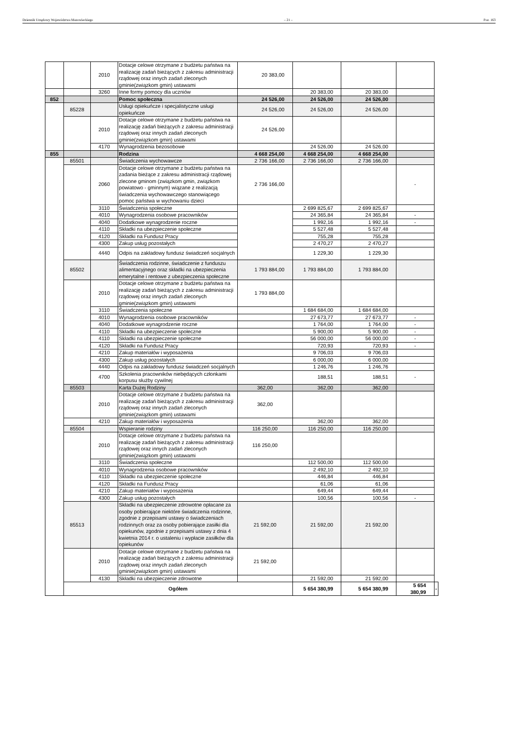Dziennik Urzędowy Województwa Mazowieckiego – 21 – Poz. 163
| | | 2010 | Dotacje celowe otrzymane z budżetu państwa na realizację zadań bieżących z zakresu administracji rządowej oraz innych zadań zleconych gminie(związkom gmin) ustawami | 20 383,00 | | | | |
| | | 3260 | Inne formy pomocy dla uczniów | | 20 383,00 | 20 383,00 | | |
| 852 | | | Pomoc społeczna | 24 526,00 | 24 526,00 | 24 526,00 | | |
| | 85228 | | Usługi opiekuńcze i specjalistyczne usługi opiekuńcze | 24 526,00 | 24 526,00 | 24 526,00 | | |
| | | 2010 | Dotacje celowe otrzymane z budżetu państwa na realizację zadań bieżących z zakresu administracji rządowej oraz innych zadań zleconych gminie(związkom gmin) ustawami | 24 526,00 | | | | |
| | | 4170 | Wynagrodzenia bezosobowe | | 24 526,00 | 24 526,00 | | |
| 855 | | | Rodzina | 4 668 254,00 | 4 668 254,00 | 4 668 254,00 | | |
| | 85501 | | Świadczenia wychowawcze | 2 736 166,00 | 2 736 166,00 | 2 736 166,00 | | |
| | | 2060 | Dotacje celowe otrzymane z budżetu państwa na zadania bieżące z zakresu administracji rządowej zlecone gminom (związkom gmin, związkom powiatowo - gminnym) wiązane z realizacją świadczenia wychowawczego stanowiącego pomoc państwa w wychowaniu dzieci | 2 736 166,00 | | | - | |
| | | 3110 | Świadczenia społeczne | | 2 699 825,67 | 2 699 825,67 | | |
| | | 4010 | Wynagrodzenia osobowe pracowników | | 24 365,84 | 24 365,84 | - | |
| | | 4040 | Dodatkowe wynagrodzenie roczne | | 1 992,16 | 1 992,16 | - | |
| | | 4110 | Składki na ubezpieczenie społeczne | | 5 527,48 | 5 527,48 | | |
| | | 4120 | Składki na Fundusz Pracy | | 755,28 | 755,28 | | |
| | | 4300 | Zakup usług pozostałych | | 2 470,27 | 2 470,27 | | |
| | | 4440 | Odpis na zakładowy fundusz świadczeń socjalnych | | 1 229,30 | 1 229,30 | | |
| | 85502 | | Świadczenia rodzinne, świadczenie z funduszu alimentacyjnego oraz składki na ubezpieczenia emerytalne i rentowe z ubezpieczenia społeczne | 1 793 884,00 | 1 793 884,00 | 1 793 884,00 | | |
| | | 2010 | Dotacje celowe otrzymane z budżetu państwa na realizację zadań bieżących z zakresu administracji rządowej oraz innych zadań zleconych gminie(związkom gmin) ustawami | 1 793 884,00 | | | | |
| | | 3110 | Świadczenia społeczne | | 1 684 684,00 | 1 684 684,00 | | |
| | | 4010 | Wynagrodzenia osobowe pracowników | | 27 673,77 | 27 673,77 | - | |
| | | 4040 | Dodatkowe wynagrodzenie roczne | | 1 764,00 | 1 764,00 | - | |
| | | 4110 | Składki na ubezpieczenie społeczne | | 5 900,00 | 5 900,00 | - | |
| | | 4110 | Składki na ubezpieczenie społeczne | | 56 000,00 | 56 000,00 | - | |
| | | 4120 | Składki na Fundusz Pracy | | 720,93 | 720,93 | - | |
| | | 4210 | Zakup materiałów i wyposażenia | | 9 706,03 | 9 706,03 | | |
| | | 4300 | Zakup usług pozostałych | | 6 000,00 | 6 000,00 | | |
| | | 4440 | Odpis na zakładowy fundusz świadczeń socjalnych | | 1 246,76 | 1 246,76 | | |
| | | 4700 | Szkolenia pracowników niebędących członkami korpusu służby cywilnej | | 188,51 | 188,51 | - | |
| | 85503 | | Karta Dużej Rodziny | 362,00 | 362,00 | 362,00 | | |
| | | 2010 | Dotacje celowe otrzymane z budżetu państwa na realizację zadań bieżących z zakresu administracji rządowej oraz innych zadań zleconych gminie(związkom gmin) ustawami | 362,00 | | | | |
| | | 4210 | Zakup materiałów i wyposażenia | | 362,00 | 362,00 | | |
| | 85504 | | Wspieranie rodziny | 116 250,00 | 116 250,00 | 116 250,00 | | |
| | | 2010 | Dotacje celowe otrzymane z budżetu państwa na realizację zadań bieżących z zakresu administracji rządowej oraz innych zadań zleconych gminie(związkom gmin) ustawami | 116 250,00 | | | | |
| | | 3110 | Świadczenia społeczne | | 112 500,00 | 112 500,00 | | |
| | | 4010 | Wynagrodzenia osobowe pracowników | | 2 492,10 | 2 492,10 | | |
| | | 4110 | Składki na ubezpieczenie społeczne | | 446,84 | 446,84 | | |
| | | 4120 | Składki na Fundusz Pracy | | 61,06 | 61,06 | | |
| | | 4210 | Zakup materiałów i wyposażenia | | 649,44 | 649,44 | | |
| | | 4300 | Zakup usług pozostałych | | 100,56 | 100,56 | - | |
| | 85513 | | Składki na ubezpieczenie zdrowotne opłacane za osoby pobierające niektóre świadczenia rodzinne, zgodnie z przepisami ustawy o świadczeniach rodzinnych oraz za osoby pobierające zasiłki dla opiekunów, zgodnie z przepisami ustawy z dnia 4 kwietnia 2014 r. o ustaleniu i wypłacie zasiłków dla opiekunów | 21 592,00 | 21 592,00 | 21 592,00 | | |
| | | 2010 | Dotacje celowe otrzymane z budżetu państwa na realizację zadań bieżących z zakresu administracji rządowej oraz innych zadań zleconych gminie(związkom gmin) ustawami | 21 592,00 | | | | |
| | | 4130 | Składki na ubezpieczenie zdrowotne | | 21 592,00 | 21 592,00 | | |
| | Ogółem | | | | 5 654 380,99 | 5 654 380,99 | 5 654 380,99 | - |